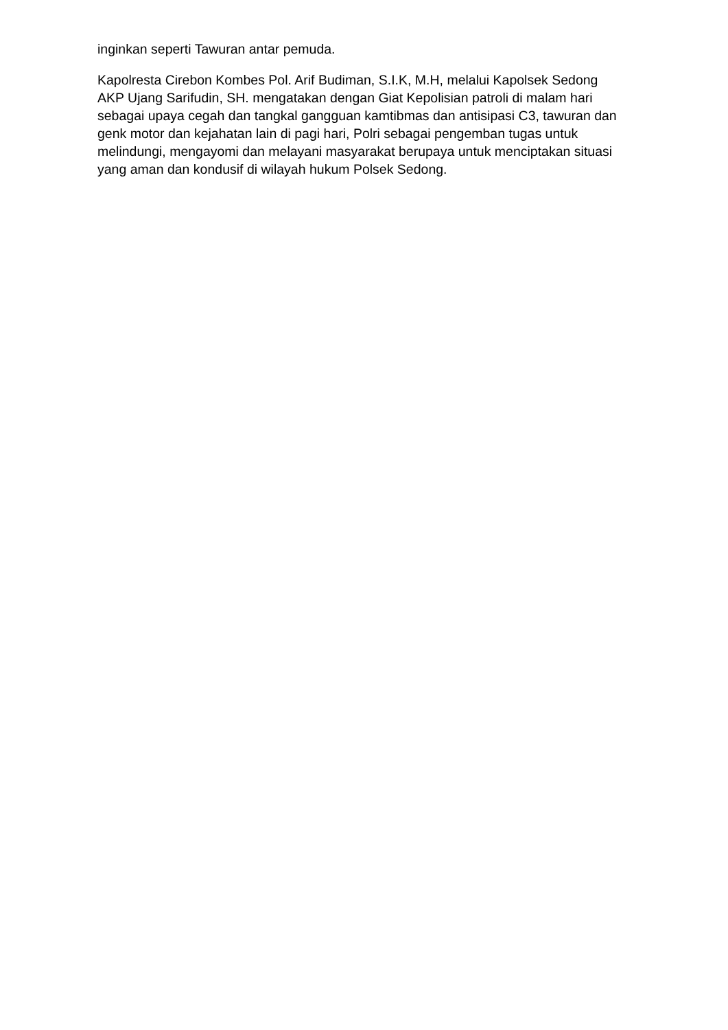inginkan seperti Tawuran antar pemuda.
Kapolresta Cirebon Kombes Pol. Arif Budiman, S.I.K, M.H, melalui Kapolsek Sedong AKP Ujang Sarifudin, SH. mengatakan dengan Giat Kepolisian patroli di malam hari sebagai upaya cegah dan tangkal gangguan kamtibmas dan antisipasi C3, tawuran dan genk motor dan kejahatan lain di pagi hari, Polri sebagai pengemban tugas untuk melindungi, mengayomi dan melayani masyarakat berupaya untuk menciptakan situasi yang aman dan kondusif di wilayah hukum Polsek Sedong.